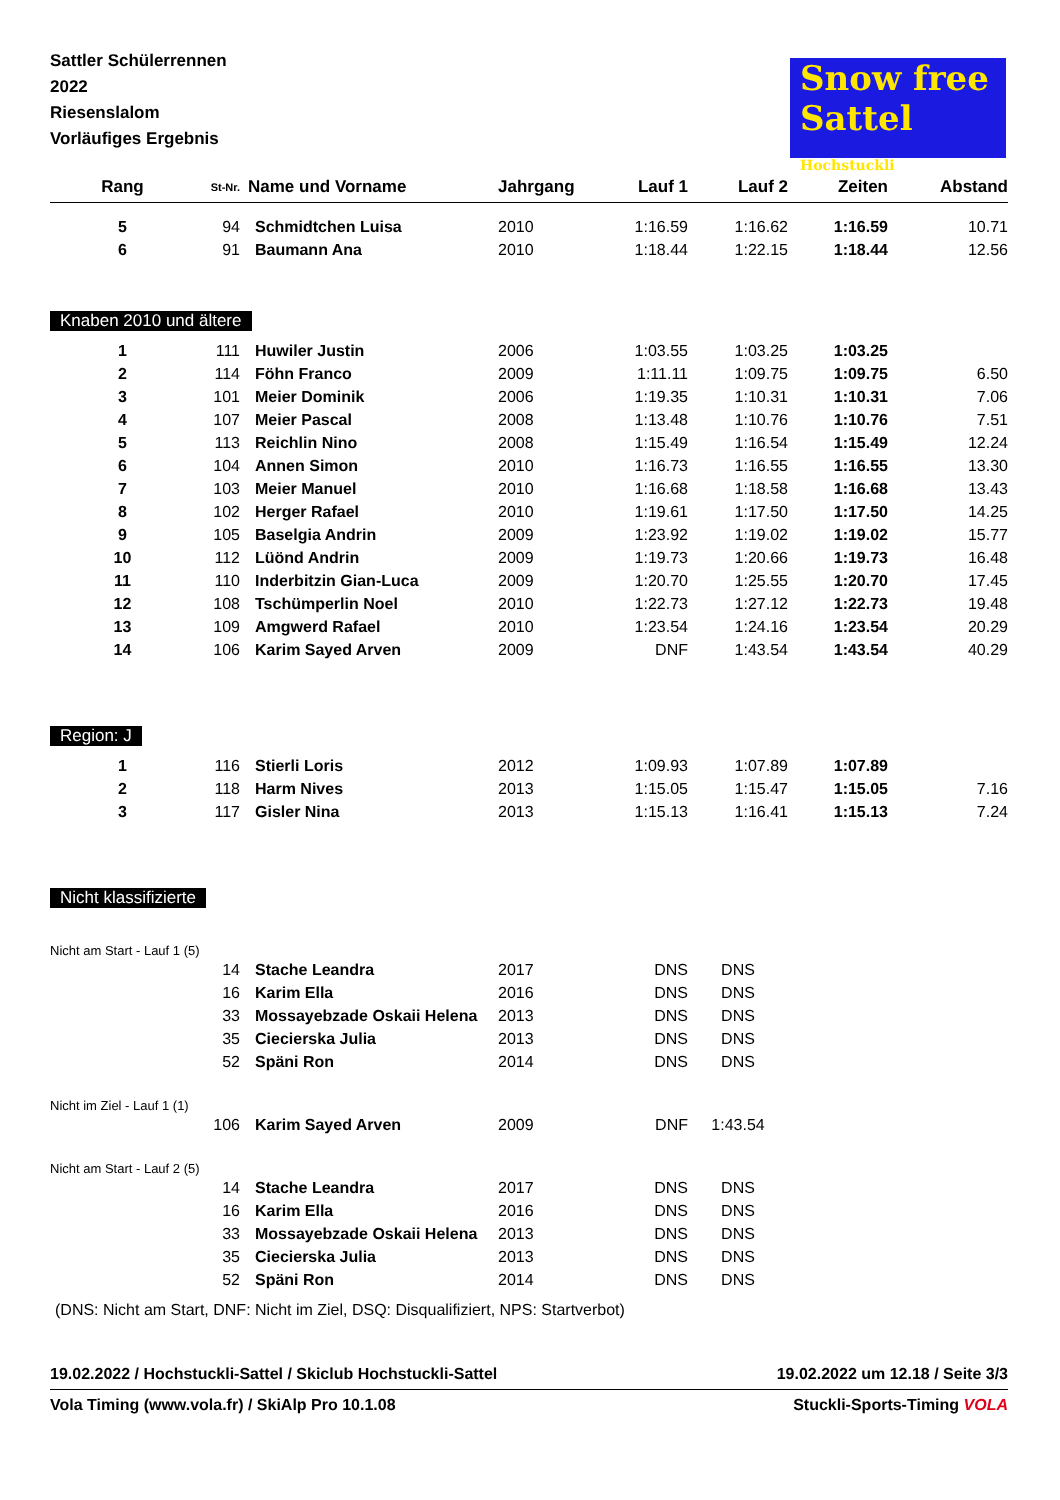Sattler Schülerrennen
2022
Riesenslalom
Vorläufiges Ergebnis
Snow free
Sattel
Hochstuckli
| Rang | St-Nr. | Name und Vorname | Jahrgang | Lauf 1 | Lauf 2 | Zeiten | Abstand |
| --- | --- | --- | --- | --- | --- | --- | --- |
| 5 | 94 | Schmidtchen Luisa | 2010 | 1:16.59 | 1:16.62 | 1:16.59 | 10.71 |
| 6 | 91 | Baumann Ana | 2010 | 1:18.44 | 1:22.15 | 1:18.44 | 12.56 |
| Knaben 2010 und ältere | | | | | | | |
| 1 | 111 | Huwiler Justin | 2006 | 1:03.55 | 1:03.25 | 1:03.25 | |
| 2 | 114 | Föhn Franco | 2009 | 1:11.11 | 1:09.75 | 1:09.75 | 6.50 |
| 3 | 101 | Meier Dominik | 2006 | 1:19.35 | 1:10.31 | 1:10.31 | 7.06 |
| 4 | 107 | Meier Pascal | 2008 | 1:13.48 | 1:10.76 | 1:10.76 | 7.51 |
| 5 | 113 | Reichlin Nino | 2008 | 1:15.49 | 1:16.54 | 1:15.49 | 12.24 |
| 6 | 104 | Annen Simon | 2010 | 1:16.73 | 1:16.55 | 1:16.55 | 13.30 |
| 7 | 103 | Meier Manuel | 2010 | 1:16.68 | 1:18.58 | 1:16.68 | 13.43 |
| 8 | 102 | Herger Rafael | 2010 | 1:19.61 | 1:17.50 | 1:17.50 | 14.25 |
| 9 | 105 | Baselgia Andrin | 2009 | 1:23.92 | 1:19.02 | 1:19.02 | 15.77 |
| 10 | 112 | Lüönd Andrin | 2009 | 1:19.73 | 1:20.66 | 1:19.73 | 16.48 |
| 11 | 110 | Inderbitzin Gian-Luca | 2009 | 1:20.70 | 1:25.55 | 1:20.70 | 17.45 |
| 12 | 108 | Tschümperlin Noel | 2010 | 1:22.73 | 1:27.12 | 1:22.73 | 19.48 |
| 13 | 109 | Amgwerd Rafael | 2010 | 1:23.54 | 1:24.16 | 1:23.54 | 20.29 |
| 14 | 106 | Karim Sayed Arven | 2009 | DNF | 1:43.54 | 1:43.54 | 40.29 |
| Region: J | | | | | | | |
| 1 | 116 | Stierli Loris | 2012 | 1:09.93 | 1:07.89 | 1:07.89 | |
| 2 | 118 | Harm Nives | 2013 | 1:15.05 | 1:15.47 | 1:15.05 | 7.16 |
| 3 | 117 | Gisler Nina | 2013 | 1:15.13 | 1:16.41 | 1:15.13 | 7.24 |
| Nicht klassifizierte | | | | | | | |
| Nicht am Start - Lauf 1 (5) | | | | | | | |
| | 14 | Stache Leandra | 2017 | DNS | DNS | | |
| | 16 | Karim Ella | 2016 | DNS | DNS | | |
| | 33 | Mossayebzade Oskaii Helena | 2013 | DNS | DNS | | |
| | 35 | Ciecierska Julia | 2013 | DNS | DNS | | |
| | 52 | Späni Ron | 2014 | DNS | DNS | | |
| Nicht im Ziel - Lauf 1 (1) | | | | | | | |
| | 106 | Karim Sayed Arven | 2009 | DNF | 1:43.54 | | |
| Nicht am Start - Lauf 2 (5) | | | | | | | |
| | 14 | Stache Leandra | 2017 | DNS | DNS | | |
| | 16 | Karim Ella | 2016 | DNS | DNS | | |
| | 33 | Mossayebzade Oskaii Helena | 2013 | DNS | DNS | | |
| | 35 | Ciecierska Julia | 2013 | DNS | DNS | | |
| | 52 | Späni Ron | 2014 | DNS | DNS | | |
(DNS: Nicht am Start, DNF: Nicht im Ziel, DSQ: Disqualifiziert, NPS: Startverbot)
19.02.2022 / Hochstuckli-Sattel / Skiclub Hochstuckli-Sattel 19.02.2022 um 12.18 / Seite 3/3
Vola Timing (www.vola.fr) / SkiAlp Pro 10.1.08 Stuckli-Sports-Timing VOLA